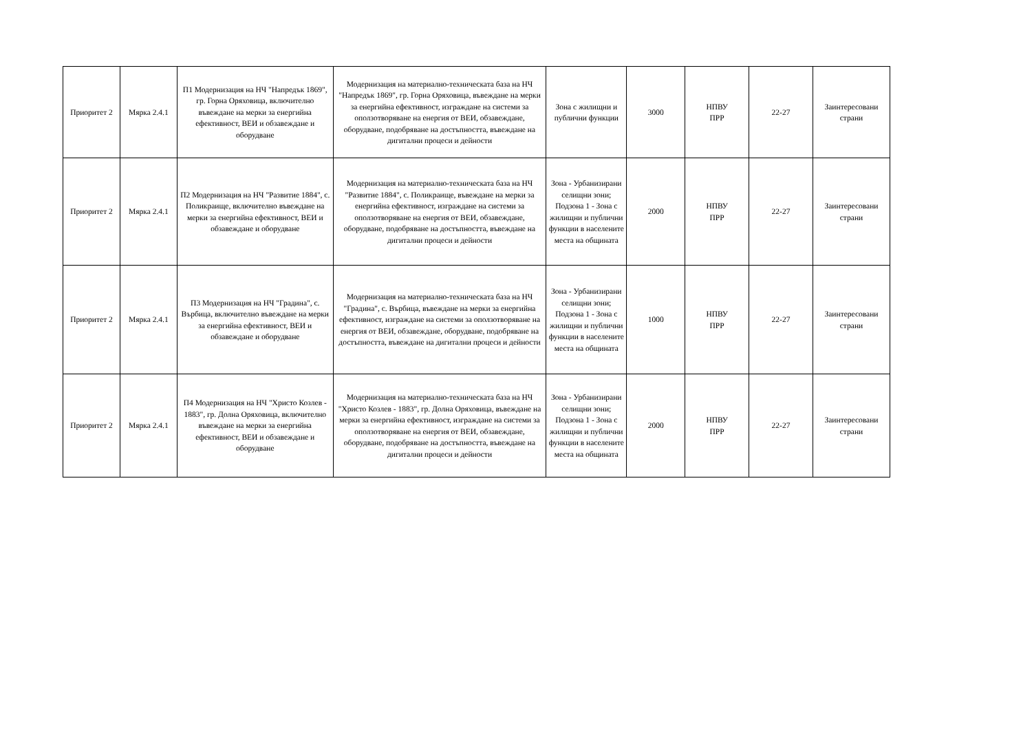| Приоритет 2 | Мярка 2.4.1 | П1 Модернизация на НЧ "Напредък 1869", гр. Горна Оряховица, включително въвеждане на мерки за енергийна ефективност, ВЕИ и обзавеждане и оборудване | Модернизация на материално-техническата база на НЧ "Напредък 1869", гр. Горна Оряховица, въвеждане на мерки за енергийна ефективност, изграждане на системи за оползотворяване на енергия от ВЕИ, обзавеждане, оборудване, подобряване на достъпността, въвеждане на дигитални процеси и дейности | Зона с жилищни и публични функции | 3000 | НПВУ ПРР | 22-27 | Заинтересовани страни |
| Приоритет 2 | Мярка 2.4.1 | П2 Модернизация на НЧ "Развитие 1884", с. Поликраище, включително въвеждане на мерки за енергийна ефективност, ВЕИ и обзавеждане и оборудване | Модернизация на материално-техническата база на НЧ "Развитие 1884", с. Поликраище, въвеждане на мерки за енергийна ефективност, изграждане на системи за оползотворяване на енергия от ВЕИ, обзавеждане, оборудване, подобряване на достъпността, въвеждане на дигитални процеси и дейности | Зона - Урбанизирани селищни зони; Подзона 1 - Зона с жилищни и публични функции в населените места на общината | 2000 | НПВУ ПРР | 22-27 | Заинтересовани страни |
| Приоритет 2 | Мярка 2.4.1 | П3 Модернизация на НЧ "Градина", с. Върбица, включително въвеждане на мерки за енергийна ефективност, ВЕИ и обзавеждане и оборудване | Модернизация на материално-техническата база на НЧ "Градина", с. Върбица, въвеждане на мерки за енергийна ефективност, изграждане на системи за оползотворяване на енергия от ВЕИ, обзавеждане, оборудване, подобряване на достъпността, въвеждане на дигитални процеси и дейности | Зона - Урбанизирани селищни зони; Подзона 1 - Зона с жилищни и публични функции в населените места на общината | 1000 | НПВУ ПРР | 22-27 | Заинтересовани страни |
| Приоритет 2 | Мярка 2.4.1 | П4 Модернизация на НЧ "Христо Козлев - 1883", гр. Долна Оряховица, включително въвеждане на мерки за енергийна ефективност, ВЕИ и обзавеждане и оборудване | Модернизация на материално-техническата база на НЧ "Христо Козлев - 1883", гр. Долна Оряховица, въвеждане на мерки за енергийна ефективност, изграждане на системи за оползотворяване на енергия от ВЕИ, обзавеждане, оборудване, подобряване на достъпността, въвеждане на дигитални процеси и дейности | Зона - Урбанизирани селищни зони; Подзона 1 - Зона с жилищни и публични функции в населените места на общината | 2000 | НПВУ ПРР | 22-27 | Заинтересовани страни |